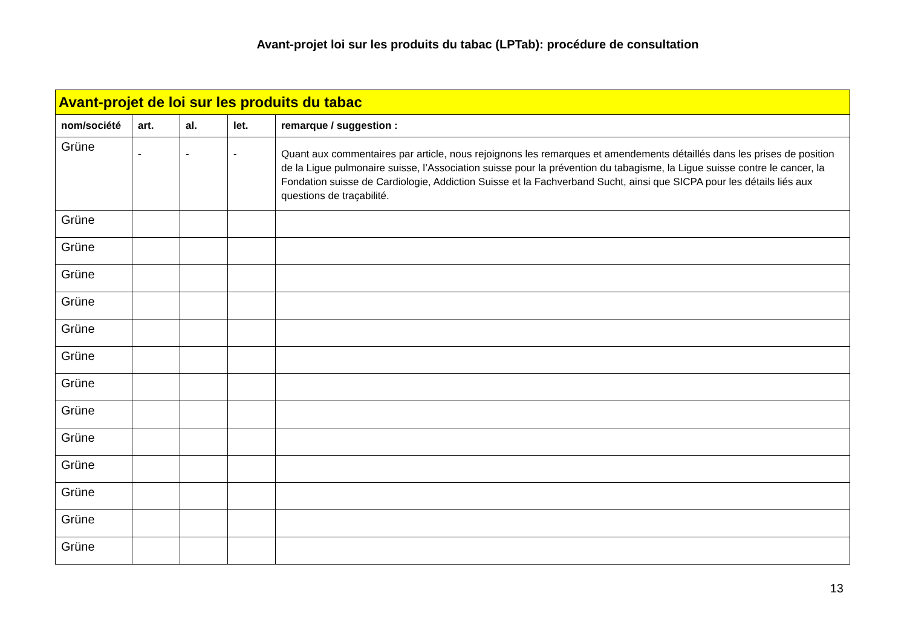Avant-projet loi sur les produits du tabac (LPTab): procédure de consultation
| Avant-projet de loi sur les produits du tabac | | | | |
| nom/société | art. | al. | let. | remarque / suggestion : |
| Grüne | - | - | - | Quant aux commentaires par article, nous rejoignons les remarques et amendements détaillés dans les prises de position de la Ligue pulmonaire suisse, l’Association suisse pour la prévention du tabagisme, la Ligue suisse contre le cancer, la Fondation suisse de Cardiologie, Addiction Suisse et la Fachverband Sucht, ainsi que SICPA pour les détails liés aux questions de traçabilité. |
| Grüne | | | | |
| Grüne | | | | |
| Grüne | | | | |
| Grüne | | | | |
| Grüne | | | | |
| Grüne | | | | |
| Grüne | | | | |
| Grüne | | | | |
| Grüne | | | | |
| Grüne | | | | |
| Grüne | | | | |
| Grüne | | | | |
| Grüne | | | | |
13